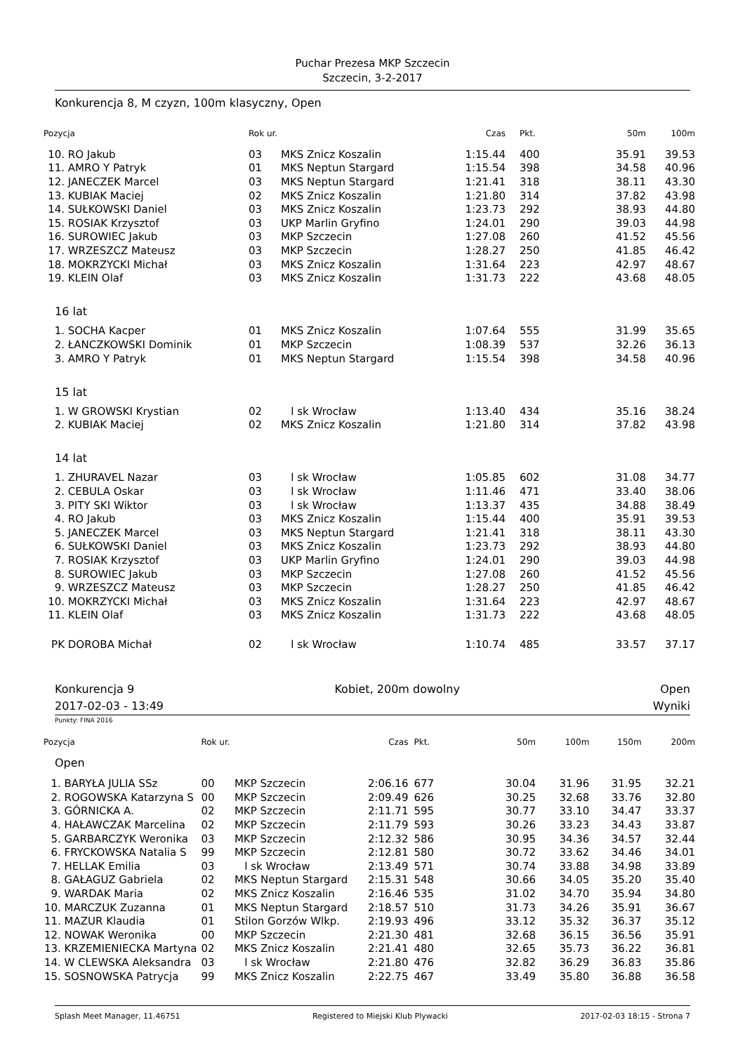Puchar Prezesa MKP Szczecin
Szczecin, 3-2-2017
Konkurencja 8, M czyzn, 100m klasyczny, Open
| Pozycja | | Rok ur. | | Czas | Pkt. | 50m | 100m |
| --- | --- | --- | --- | --- | --- | --- | --- |
| 10. | RO Jakub | 03 | MKS Znicz Koszalin | 1:15.44 | 400 | 35.91 | 39.53 |
| 11. | AMRO Y Patryk | 01 | MKS Neptun Stargard | 1:15.54 | 398 | 34.58 | 40.96 |
| 12. | JANECZEK Marcel | 03 | MKS Neptun Stargard | 1:21.41 | 318 | 38.11 | 43.30 |
| 13. | KUBIAK Maciej | 02 | MKS Znicz Koszalin | 1:21.80 | 314 | 37.82 | 43.98 |
| 14. | SUŁKOWSKI Daniel | 03 | MKS Znicz Koszalin | 1:23.73 | 292 | 38.93 | 44.80 |
| 15. | ROSIAK Krzysztof | 03 | UKP Marlin Gryfino | 1:24.01 | 290 | 39.03 | 44.98 |
| 16. | SUROWIEC Jakub | 03 | MKP Szczecin | 1:27.08 | 260 | 41.52 | 45.56 |
| 17. | WRZESZCZ Mateusz | 03 | MKP Szczecin | 1:28.27 | 250 | 41.85 | 46.42 |
| 18. | MOKRZYCKI Michał | 03 | MKS Znicz Koszalin | 1:31.64 | 223 | 42.97 | 48.67 |
| 19. | KLEIN Olaf | 03 | MKS Znicz Koszalin | 1:31.73 | 222 | 43.68 | 48.05 |
| 16 lat | | | | | | | |
| 1. | SOCHA Kacper | 01 | MKS Znicz Koszalin | 1:07.64 | 555 | 31.99 | 35.65 |
| 2. | ŁANCZKOWSKI Dominik | 01 | MKP Szczecin | 1:08.39 | 537 | 32.26 | 36.13 |
| 3. | AMRO Y Patryk | 01 | MKS Neptun Stargard | 1:15.54 | 398 | 34.58 | 40.96 |
| 15 lat | | | | | | | |
| 1. | W GROWSKI Krystian | 02 | l sk Wrocław | 1:13.40 | 434 | 35.16 | 38.24 |
| 2. | KUBIAK Maciej | 02 | MKS Znicz Koszalin | 1:21.80 | 314 | 37.82 | 43.98 |
| 14 lat | | | | | | | |
| 1. | ZHURAVEL Nazar | 03 | l sk Wrocław | 1:05.85 | 602 | 31.08 | 34.77 |
| 2. | CEBULA Oskar | 03 | l sk Wrocław | 1:11.46 | 471 | 33.40 | 38.06 |
| 3. | PITY SKI Wiktor | 03 | l sk Wrocław | 1:13.37 | 435 | 34.88 | 38.49 |
| 4. | RO Jakub | 03 | MKS Znicz Koszalin | 1:15.44 | 400 | 35.91 | 39.53 |
| 5. | JANECZEK Marcel | 03 | MKS Neptun Stargard | 1:21.41 | 318 | 38.11 | 43.30 |
| 6. | SUŁKOWSKI Daniel | 03 | MKS Znicz Koszalin | 1:23.73 | 292 | 38.93 | 44.80 |
| 7. | ROSIAK Krzysztof | 03 | UKP Marlin Gryfino | 1:24.01 | 290 | 39.03 | 44.98 |
| 8. | SUROWIEC Jakub | 03 | MKP Szczecin | 1:27.08 | 260 | 41.52 | 45.56 |
| 9. | WRZESZCZ Mateusz | 03 | MKP Szczecin | 1:28.27 | 250 | 41.85 | 46.42 |
| 10. | MOKRZYCKI Michał | 03 | MKS Znicz Koszalin | 1:31.64 | 223 | 42.97 | 48.67 |
| 11. | KLEIN Olaf | 03 | MKS Znicz Koszalin | 1:31.73 | 222 | 43.68 | 48.05 |
| PK | DOROBA Michał | 02 | l sk Wrocław | 1:10.74 | 485 | 33.57 | 37.17 |
Konkurencja 9 Kobiet, 200m dowolny Open
2017-02-03 - 13:49 Wyniki
Punkty: FINA 2016
| Pozycja | | Rok ur. | | Czas | Pkt. | 50m | 100m | 150m | 200m |
| --- | --- | --- | --- | --- | --- | --- | --- | --- | --- |
| Open | | | | | | | | | |
| 1. | BARYŁA JULIA SSz | 00 | MKP Szczecin | 2:06.16 | 677 | 30.04 | 31.96 | 31.95 | 32.21 |
| 2. | ROGOWSKA Katarzyna S | 00 | MKP Szczecin | 2:09.49 | 626 | 30.25 | 32.68 | 33.76 | 32.80 |
| 3. | GÓRNICKA A. | 02 | MKP Szczecin | 2:11.71 | 595 | 30.77 | 33.10 | 34.47 | 33.37 |
| 4. | HAŁAWCZAK Marcelina | 02 | MKP Szczecin | 2:11.79 | 593 | 30.26 | 33.23 | 34.43 | 33.87 |
| 5. | GARBARCZYK Weronika | 03 | MKP Szczecin | 2:12.32 | 586 | 30.95 | 34.36 | 34.57 | 32.44 |
| 6. | FRYCKOWSKA Natalia S | 99 | MKP Szczecin | 2:12.81 | 580 | 30.72 | 33.62 | 34.46 | 34.01 |
| 7. | HELLAK Emilia | 03 | l sk Wrocław | 2:13.49 | 571 | 30.74 | 33.88 | 34.98 | 33.89 |
| 8. | GAŁAGUZ Gabriela | 02 | MKS Neptun Stargard | 2:15.31 | 548 | 30.66 | 34.05 | 35.20 | 35.40 |
| 9. | WARDAK Maria | 02 | MKS Znicz Koszalin | 2:16.46 | 535 | 31.02 | 34.70 | 35.94 | 34.80 |
| 10. | MARCZUK Zuzanna | 01 | MKS Neptun Stargard | 2:18.57 | 510 | 31.73 | 34.26 | 35.91 | 36.67 |
| 11. | MAZUR Klaudia | 01 | Stilon Gorzów Wlkp. | 2:19.93 | 496 | 33.12 | 35.32 | 36.37 | 35.12 |
| 12. | NOWAK Weronika | 00 | MKP Szczecin | 2:21.30 | 481 | 32.68 | 36.15 | 36.56 | 35.91 |
| 13. | KRZEMIENIECKA Martyna | 02 | MKS Znicz Koszalin | 2:21.41 | 480 | 32.65 | 35.73 | 36.22 | 36.81 |
| 14. | W CLEWSKA Aleksandra | 03 | l sk Wrocław | 2:21.80 | 476 | 32.82 | 36.29 | 36.83 | 35.86 |
| 15. | SOSNOWSKA Patrycja | 99 | MKS Znicz Koszalin | 2:22.75 | 467 | 33.49 | 35.80 | 36.88 | 36.58 |
Splash Meet Manager, 11.46751 Registered to Miejski Klub Plywacki 2017-02-03 18:15 - Strona 7